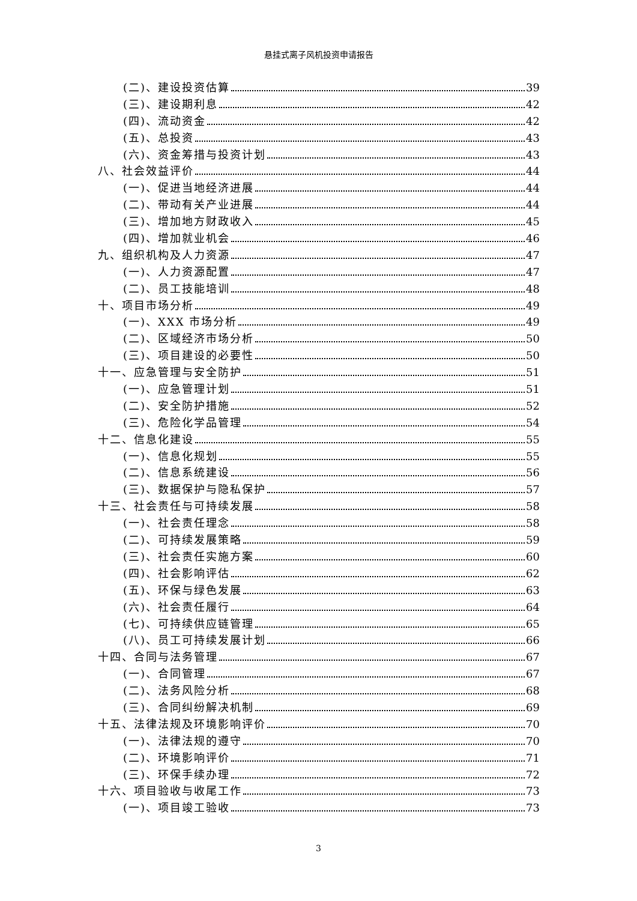悬挂式离子风机投资申请报告
(二)、建设投资估算 39
(三)、建设期利息 42
(四)、流动资金 42
(五)、总投资 43
(六)、资金筹措与投资计划 43
八、社会效益评价 44
(一)、促进当地经济进展 44
(二)、带动有关产业进展 44
(三)、增加地方财政收入 45
(四)、增加就业机会 46
九、组织机构及人力资源 47
(一)、人力资源配置 47
(二)、员工技能培训 48
十、项目市场分析 49
(一)、XXX 市场分析 49
(二)、区域经济市场分析 50
(三)、项目建设的必要性 50
十一、应急管理与安全防护 51
(一)、应急管理计划 51
(二)、安全防护措施 52
(三)、危险化学品管理 54
十二、信息化建设 55
(一)、信息化规划 55
(二)、信息系统建设 56
(三)、数据保护与隐私保护 57
十三、社会责任与可持续发展 58
(一)、社会责任理念 58
(二)、可持续发展策略 59
(三)、社会责任实施方案 60
(四)、社会影响评估 62
(五)、环保与绿色发展 63
(六)、社会责任履行 64
(七)、可持续供应链管理 65
(八)、员工可持续发展计划 66
十四、合同与法务管理 67
(一)、合同管理 67
(二)、法务风险分析 68
(三)、合同纠纷解决机制 69
十五、法律法规及环境影响评价 70
(一)、法律法规的遵守 70
(二)、环境影响评价 71
(三)、环保手续办理 72
十六、项目验收与收尾工作 73
(一)、项目竣工验收 73
3